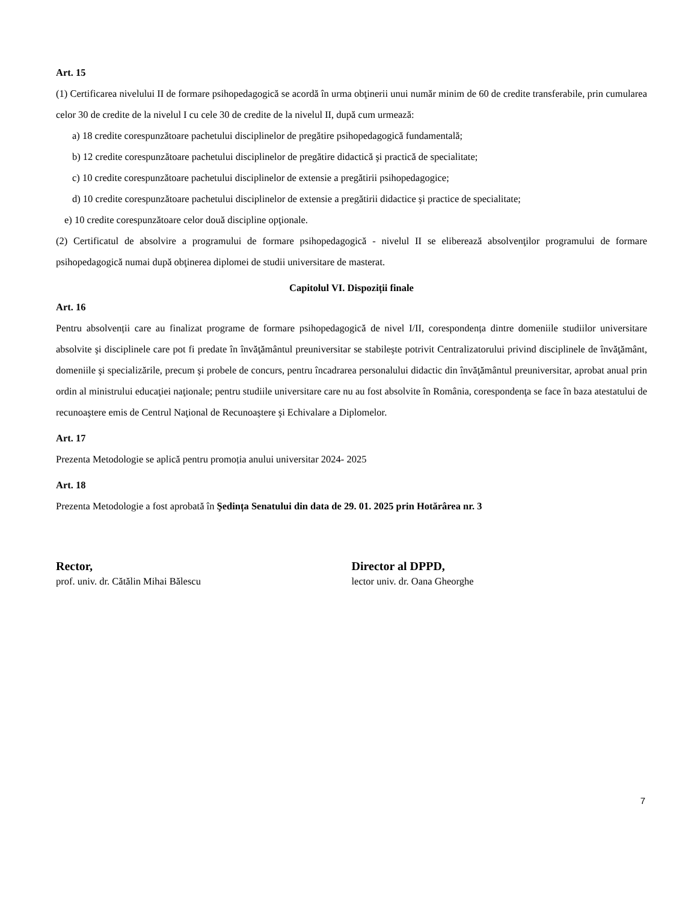Art. 15
(1) Certificarea nivelului II de formare psihopedagogică se acordă în urma obţinerii unui număr minim de 60 de credite transferabile, prin cumularea celor 30 de credite de la nivelul I cu cele 30 de credite de la nivelul II, după cum urmează:
a) 18 credite corespunzătoare pachetului disciplinelor de pregătire psihopedagogică fundamentală;
b) 12 credite corespunzătoare pachetului disciplinelor de pregătire didactică şi practică de specialitate;
c) 10 credite corespunzătoare pachetului disciplinelor de extensie a pregătirii psihopedagogice;
d) 10 credite corespunzătoare pachetului disciplinelor de extensie a pregătirii didactice şi practice de specialitate;
e) 10 credite corespunzătoare celor două discipline opţionale.
(2) Certificatul de absolvire a programului de formare psihopedagogică - nivelul II se eliberează absolvenţilor programului de formare psihopedagogică numai după obţinerea diplomei de studii universitare de masterat.
Capitolul VI. Dispoziții finale
Art. 16
Pentru absolvenții care au finalizat programe de formare psihopedagogică de nivel I/II, corespondența dintre domeniile studiilor universitare absolvite şi disciplinele care pot fi predate în învăţământul preuniversitar se stabileşte potrivit Centralizatorului privind disciplinele de învăţământ, domeniile şi specializările, precum şi probele de concurs, pentru încadrarea personalului didactic din învăţământul preuniversitar, aprobat anual prin ordin al ministrului educaţiei naţionale; pentru studiile universitare care nu au fost absolvite în România, corespondenţa se face în baza atestatului de recunoaştere emis de Centrul Naţional de Recunoaştere şi Echivalare a Diplomelor.
Art. 17
Prezenta Metodologie se aplică pentru promoția anului universitar 2024- 2025
Art. 18
Prezenta Metodologie a fost aprobată în Şedința Senatului din data de 29. 01. 2025 prin Hotărârea nr. 3
Rector,
prof. univ. dr. Cătălin Mihai Bălescu
Director al DPPD,
lector univ. dr. Oana Gheorghe
7